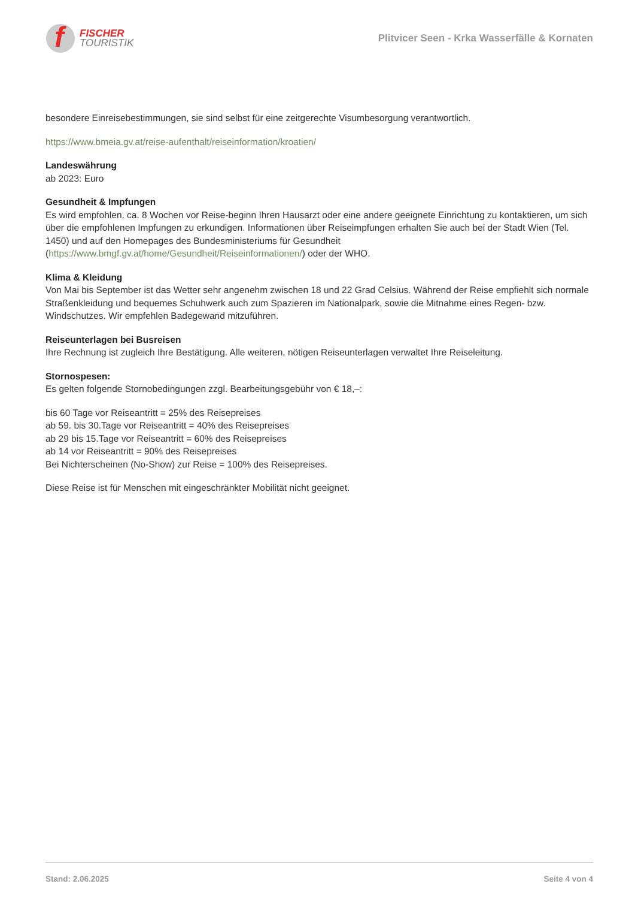f
FISCHER
TOURISTIK
Plitvicer Seen - Krka Wasserfälle & Kornaten
besondere Einreisebestimmungen, sie sind selbst für eine zeitgerechte Visumbesorgung verantwortlich.
https://www.bmeia.gv.at/reise-aufenthalt/reiseinformation/kroatien/
Landeswährung
ab 2023: Euro
Gesundheit & Impfungen
Es wird empfohlen, ca. 8 Wochen vor Reise-beginn Ihren Hausarzt oder eine andere geeignete Einrichtung zu kontaktieren, um sich über die empfohlenen Impfungen zu erkundigen. Informationen über Reiseimpfungen erhalten Sie auch bei der Stadt Wien (Tel. 1450) und auf den Homepages des Bundesministeriums für Gesundheit (https://www.bmgf.gv.at/home/Gesundheit/Reiseinformationen/) oder der WHO.
Klima & Kleidung
Von Mai bis September ist das Wetter sehr angenehm zwischen 18 und 22 Grad Celsius. Während der Reise empfiehlt sich normale Straßenkleidung und bequemes Schuhwerk auch zum Spazieren im Nationalpark, sowie die Mitnahme eines Regen- bzw. Windschutzes. Wir empfehlen Badegewand mitzuführen.
Reiseunterlagen bei Busreisen
Ihre Rechnung ist zugleich Ihre Bestätigung. Alle weiteren, nötigen Reiseunterlagen verwaltet Ihre Reiseleitung.
Stornospesen:
Es gelten folgende Stornobedingungen zzgl. Bearbeitungsgebühr von € 18,–:
bis 60 Tage vor Reiseantritt = 25% des Reisepreises
ab 59. bis 30.Tage vor Reiseantritt = 40% des Reisepreises
ab 29 bis 15.Tage vor Reiseantritt = 60% des Reisepreises
ab 14 vor Reiseantritt = 90% des Reisepreises
Bei Nichterscheinen (No-Show) zur Reise = 100% des Reisepreises.
Diese Reise ist für Menschen mit eingeschränkter Mobilität nicht geeignet.
Stand: 2.06.2025 Seite 4 von 4